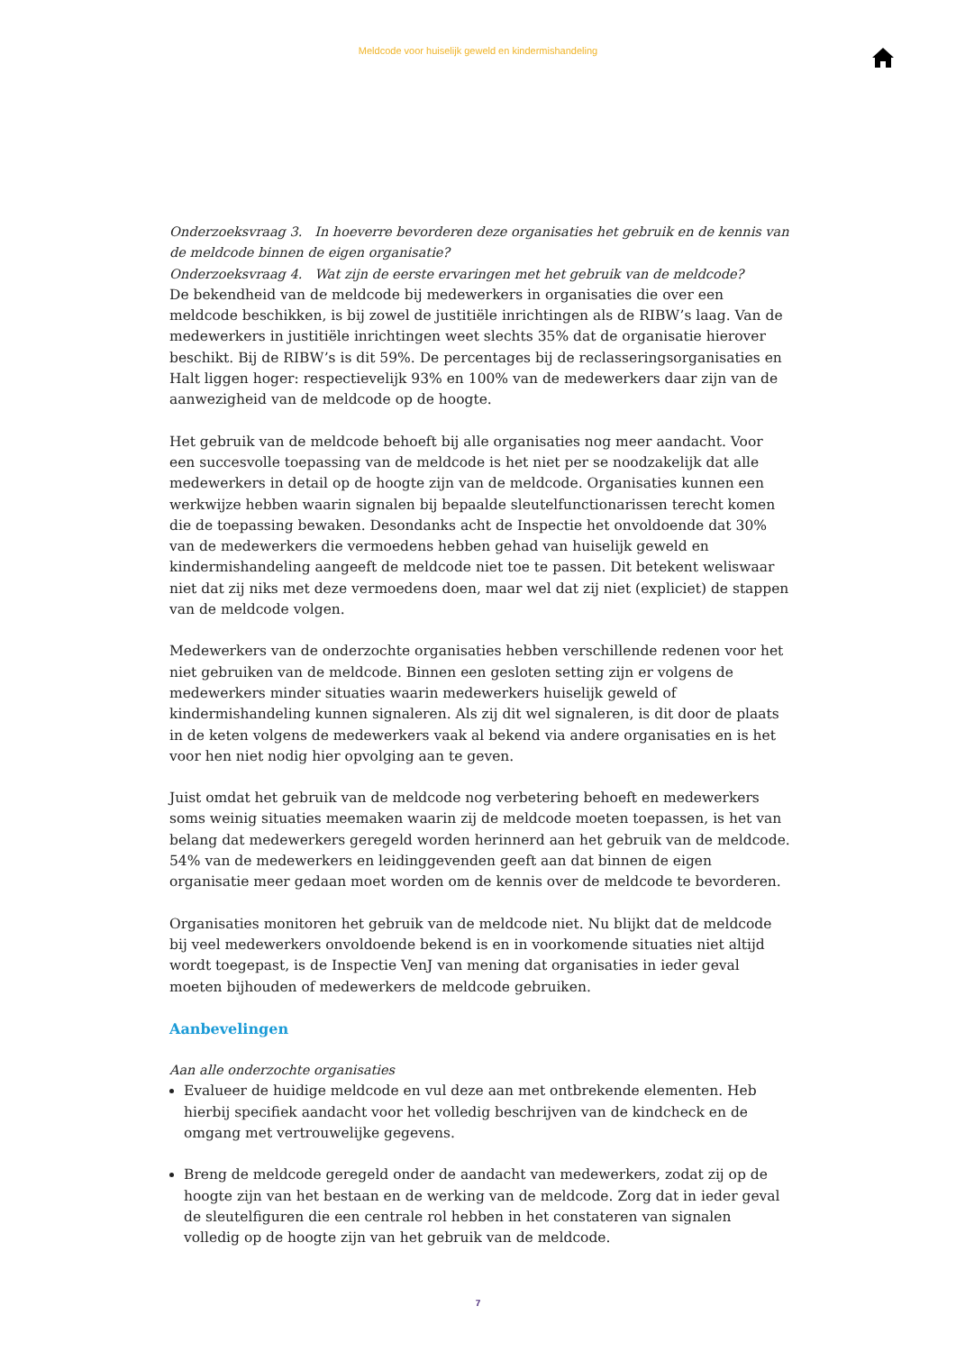Meldcode voor huiselijk geweld en kindermishandeling
Onderzoeksvraag 3. In hoeverre bevorderen deze organisaties het gebruik en de kennis van de meldcode binnen de eigen organisatie?
Onderzoeksvraag 4. Wat zijn de eerste ervaringen met het gebruik van de meldcode?
De bekendheid van de meldcode bij medewerkers in organisaties die over een meldcode beschikken, is bij zowel de justitiële inrichtingen als de RIBW’s laag. Van de medewerkers in justitiële inrichtingen weet slechts 35% dat de organisatie hierover beschikt. Bij de RIBW’s is dit 59%. De percentages bij de reclasseringsorganisaties en Halt liggen hoger: respectievelijk 93% en 100% van de medewerkers daar zijn van de aanwezigheid van de meldcode op de hoogte.
Het gebruik van de meldcode behoeft bij alle organisaties nog meer aandacht. Voor een succesvolle toepassing van de meldcode is het niet per se noodzakelijk dat alle medewerkers in detail op de hoogte zijn van de meldcode. Organisaties kunnen een werkwijze hebben waarin signalen bij bepaalde sleutelfunctionarissen terecht komen die de toepassing bewaken. Desondanks acht de Inspectie het onvoldoende dat 30% van de medewerkers die vermoedens hebben gehad van huiselijk geweld en kindermishandeling aangeeft de meldcode niet toe te passen. Dit betekent weliswaar niet dat zij niks met deze vermoedens doen, maar wel dat zij niet (expliciet) de stappen van de meldcode volgen.
Medewerkers van de onderzochte organisaties hebben verschillende redenen voor het niet gebruiken van de meldcode. Binnen een gesloten setting zijn er volgens de medewerkers minder situaties waarin medewerkers huiselijk geweld of kindermishandeling kunnen signaleren. Als zij dit wel signaleren, is dit door de plaats in de keten volgens de medewerkers vaak al bekend via andere organisaties en is het voor hen niet nodig hier opvolging aan te geven.
Juist omdat het gebruik van de meldcode nog verbetering behoeft en medewerkers soms weinig situaties meemaken waarin zij de meldcode moeten toepassen, is het van belang dat medewerkers geregeld worden herinnerd aan het gebruik van de meldcode. 54% van de medewerkers en leidinggevenden geeft aan dat binnen de eigen organisatie meer gedaan moet worden om de kennis over de meldcode te bevorderen.
Organisaties monitoren het gebruik van de meldcode niet. Nu blijkt dat de meldcode bij veel medewerkers onvoldoende bekend is en in voorkomende situaties niet altijd wordt toegepast, is de Inspectie VenJ van mening dat organisaties in ieder geval moeten bijhouden of medewerkers de meldcode gebruiken.
Aanbevelingen
Aan alle onderzochte organisaties
Evalueer de huidige meldcode en vul deze aan met ontbrekende elementen. Heb hierbij specifiek aandacht voor het volledig beschrijven van de kindcheck en de omgang met vertrouwelijke gegevens.
Breng de meldcode geregeld onder de aandacht van medewerkers, zodat zij op de hoogte zijn van het bestaan en de werking van de meldcode. Zorg dat in ieder geval de sleutelfiguren die een centrale rol hebben in het constateren van signalen volledig op de hoogte zijn van het gebruik van de meldcode.
7